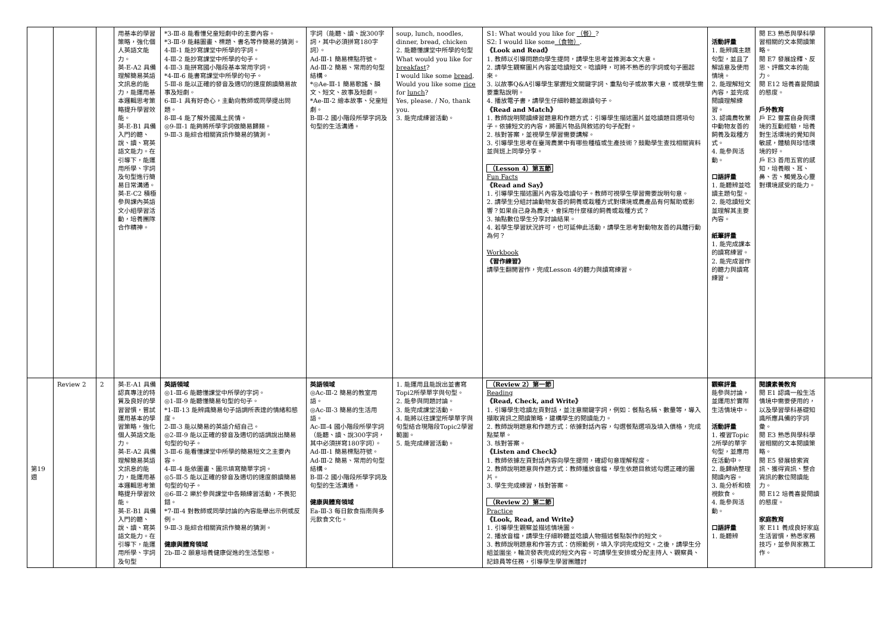| | | | 用基本的學習策略，強化個人英語文能力。 英-E-A2 具備理解簡易英語文訊息的能力，能運用基本邏輯思考策略提升學習效能。 英-E-B1 具備入門的聽、說、讀、寫英語文能力。在引導下，能運用所學、字詞及句型進行簡易日常溝通。 英-E-C2 積極參與課內英語文小組學習活動，培養團隊合作精神。 | *3-Ⅲ-8 能看懂兒童短劇中的主要內容。 *3-Ⅲ-9 能藉圖畫、標題、書名等作簡易的猜測。 4-Ⅲ-1 能抄寫課堂中所學的字詞。 4-Ⅲ-2 能抄寫課堂中所學的句子。 4-Ⅲ-3 能拼寫國小階段基本常用字詞。 *4-Ⅲ-6 能書寫課堂中所學的句子。 5-Ⅲ-8 能以正確的發音及適切的速度朗讀簡易故事及短劇。 6-Ⅲ-1 具有好奇心，主動向教師或同學提出問題。 8-Ⅲ-4 能了解外國風土民情。 ◎9-Ⅲ-1 能夠將所學字詞做簡易歸類。 9-Ⅲ-3 能綜合相關資訊作簡易的猜測。 | 字詞（能聽、讀、說300字詞，其中必須拼寫180字詞）。 Ad-Ⅲ-1 簡易標點符號。 Ad-Ⅲ-2 簡易、常用的句型結構。 *◎Ae-Ⅲ-1 簡易歌謠、韻文、短文、故事及短劇。 *Ae-Ⅲ-2 繪本故事、兒童短劇。 B-Ⅲ-2 國小階段所學字詞及句型的生活溝通。 | soup, lunch, noodles, dinner, bread, chicken 2. 能聽懂課堂中所學的句型 What would you like for breakfast ? I would like some bread . Would you like some rice for lunch ? Yes, please. / No, thank you. 3. 能完成練習活動。 | S1: What would you like for （餐） ? S2: I would like some （食物） . 《Look and Read》 1. 教師以引導問題向學生提問，請學生思考並推測本文大意。 2. 請學生觀察圖片內容並唸讀短文。唸讀時，可將不熟悉的字詞或句子圈起來。 3. 以故事Q&A引導學生掌握短文關鍵字詞、重點句子或故事大意，或視學生需要重點說明。 4. 播放電子書，請學生仔細聆聽並跟讀句子。 《Read and Match》 1. 教師說明閱讀練習題意和作題方式：引導學生描述圖片並唸讀題目選項句子。依據短文的內容，將圖片物品與敘述的句子配對。 2. 核對答案，並視學生學習需要講解。 3. 引導學生思考在臺灣農業中有哪些種植或生產技術？鼓勵學生查找相關資料並與班上同學分享。 （Lesson 4）第五節 Fun Facts 《Read and Say》 1. 引導學生描述圖片內容及唸讀句子。教師可視學生學習需要說明句意。 2. 請學生分組討論動物友善的飼養或栽種方式對環境或農產品有何幫助或影響？如果自己身為農夫，會採用什麼樣的飼養或栽種方式？ 3. 抽點數位學生分享討論結果。 4. 若學生學習狀況許可，也可延伸此活動，請學生思考對動物友善的具體行動為何？ Workbook 《習作練習》 請學生翻開習作，完成Lesson 4的聽力與讀寫練習。 | 活動評量 1. 能辨識主題句型，並且了解語意及使用情境。 2. 能理解短文內容，並完成閱讀理解練習。 3. 認識農牧業中動物友善的飼養及栽種方式。 4. 能參與活動。 口語評量 1. 能聽辨並唸讀主題句型。 2. 能唸讀短文並理解其主要內容。 紙筆評量 1. 能完成課本的讀寫練習。 2. 能完成習作的聽力與讀寫練習。 | 閱 E3 熟悉與學科學習相關的文本閱讀策略。 閱 E7 發展詮釋、反思、評鑑文本的能力。 閱 E12 培養喜愛閱讀的態度。 戶外教育 戶 E2 豐富自身與環境的互動經驗，培養對生活環境的覺知與敏感，體驗與珍惜環境的好。 戶 E3 善用五官的感知，培養眼、耳、鼻、舌、觸覺及心靈對環境感受的能力。 | |
| 第19週 | Review 2 | 2 | 英-E-A1 具備認真專注的特質及良好的學習習慣，嘗試運用基本的學習策略，強化個人英語文能力。 英-E-A2 具備理解簡易英語文訊息的能力，能運用基本邏輯思考策略提升學習效能。 英-E-B1 具備入門的聽、說、讀、寫英語文能力。在引導下，能運用所學、字詞及句型 | 英語領域 ◎1-Ⅲ-6 能聽懂課堂中所學的字詞。 ◎1-Ⅲ-9 能聽懂簡易句型的句子。 *1-Ⅲ-13 能辨識簡易句子語調所表達的情緒和態度。 2-Ⅲ-3 能以簡易的英語介紹自己。 ◎2-Ⅲ-9 能以正確的發音及適切的語調說出簡易句型的句子。 3-Ⅲ-6 能看懂課堂中所學的簡易短文之主要內容。 4-Ⅲ-4 能依圖畫、圖示填寫簡單字詞。 ◎5-Ⅲ-5 能以正確的發音及適切的速度朗讀簡易句型的句子。 ◎6-Ⅲ-2 樂於參與課堂中各類練習活動，不畏犯錯。 *7-Ⅲ-4 對教師或同學討論的內容能舉出示例或反例。 9-Ⅲ-3 能綜合相關資訊作簡易的猜測。 健康與體育領域 2b-Ⅲ-2 願意培養健康促進的生活型態。 | 英語領域 ◎Ac-Ⅲ-2 簡易的教室用語。 ◎Ac-Ⅲ-3 簡易的生活用語。 Ac-Ⅲ-4 國小階段所學字詞（能聽、讀、說300字詞，其中必須拼寫180字詞）。 Ad-Ⅲ-1 簡易標點符號。 Ad-Ⅲ-2 簡易、常用的句型結構。 B-Ⅲ-2 國小階段所學字詞及句型的生活溝通。 健康與體育領域 Ea-Ⅲ-3 每日飲食指南與多元飲食文化。 | 1. 能運用且能說出並書寫Topi2所學單字與句型。 2. 能參與問題討論。 3. 能完成課堂活動。 4. 能將以往課堂所學單字與句型結合現階段Topic2學習範圍。 5. 能完成練習活動。 | （Review 2）第一節 Reading 《Read, Check, and Write》 1. 引導學生唸讀左頁對話，並注意關鍵字詞，例如：餐點名稱、數量等，導入擷取資訊之閱讀策略，建構學生的閱讀能力。 2. 教師說明題意和作題方式：依據對話內容，勾選餐點選項及填入價格，完成點菜單。 3. 核對答案。 《Listen and Check》 1. 教師依據左頁對話內容向學生提問，確認句意理解程度。 2. 教師說明題意與作題方式：教師播放音檔，學生依題目敘述勾選正確的圖片。 3. 學生完成練習，核對答案。 （Review 2）第二節 Practice 《Look, Read, and Write》 1. 引導學生觀察並描述情境圖。 2. 播放音檔，請學生仔細聆聽並唸讀人物描述餐點製作的短文。 3. 教師說明題意和作答方式：仿照範例，填入字詞完成短文。之後，請學生分組並圍坐，輪流發表完成的短文內容。可請學生安排或分配主持人、觀察員、記錄員等任務，引導學生學習團體討 | 觀察評量 能參與討論，並運用於實際生活情境中。 活動評量 1. 複習Topic 2所學的單字句型，並應用在活動中。 2. 能歸納整理閱讀內容。 3. 能分析和檢視飲食。 4. 能參與活動。 口語評量 1. 能聽辨 | 閱讀素養教育 閱 E1 認識一般生活情境中需要使用的，以及學習學科基礎知識所應具備的字詞彙。 閱 E3 熟悉與學科學習相關的文本閱讀策略。 閱 E5 發展檢索資訊、獲得資訊、整合資訊的數位閱讀能力。 閱 E12 培養喜愛閱讀的態度。 家庭教育 家 E11 養成良好家庭生活習慣，熟悉家務技巧，並參與家務工作。 | |